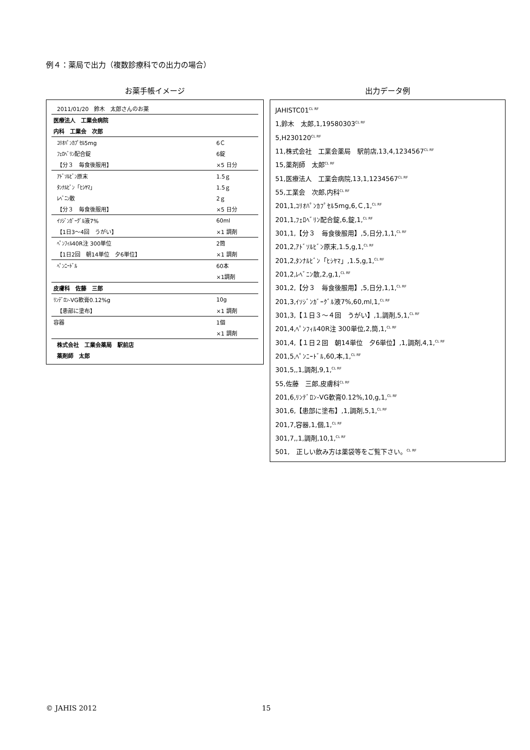例４：薬局で出力（複数診療科での出力の場合）
お薬手帳イメージ
| 2011/01/20 鈴木 太郎さんのお薬 | |
| 医療法人 工業会病院 | |
| 内科 工業会 次郎 | |
| ｺﾘｵﾊﾟﾝｶﾌﾟｾﾙ5mg | 6Ｃ |
| ﾌｪﾛﾍﾞﾘﾝ配合錠 | 6錠 |
| 【分３ 毎食後服用】 | ×5 日分 |
| ｱﾄﾞｿﾙﾋﾞﾝ原末 | 1.5ｇ |
| ﾀﾝﾅﾙﾋﾞﾝ「ﾋｼﾔﾏ」 | 1.5ｇ |
| ﾚﾍﾞﾆﾝ散 | 2ｇ |
| 【分３ 毎食後服用】 | ×5 日分 |
| ｲｿｼﾞﾝｶﾞｰｸﾞﾙ液7% | 60ml |
| 【1日3～4回 うがい】 | ×1 調剤 |
| ﾍﾟﾝﾌｨﾙ40R注 300単位 | 2筒 |
| 【1日2回 朝14単位 夕6単位】 | ×1 調剤 |
| ﾍﾟﾝﾆｰﾄﾞﾙ | 60本 |
| | ×1調剤 |
| 皮膚科 佐藤 三郎 | |
| ﾘﾝﾃﾞﾛﾝ-VG軟膏0.12%g | 10g |
| 【患部に塗布】 | ×1 調剤 |
| 容器 | 1個 |
| | ×1 調剤 |
| 株式会社 工業会薬局 駅前店 | |
| 薬剤師 太郎 | |
出力データ例
JAHISTC01<sup>CL RF</sup>
1,鈴木　太郎,1,19580303<sup>CL RF</sup>
5,H230120<sup>CL RF</sup>
11,株式会社　工業会薬局　駅前店,13,4,1234567<sup>CL RF</sup>
15,薬剤師　太郎<sup>CL RF</sup>
51,医療法人　工業会病院,13,1,1234567<sup>CL RF</sup>
55,工業会　次郎,内科<sup>CL RF</sup>
201,1,ｺﾘｵﾊﾟﾝｶﾌﾟｾﾙ5mg,6,Ｃ,1,<sup>CL RF</sup>
201,1,ﾌｪﾛﾍﾞﾘﾝ配合錠,6,錠,1,<sup>CL RF</sup>
301,1,【分３　毎食後服用】,5,日分,1,1,<sup>CL RF</sup>
201,2,ｱﾄﾞｿﾙﾋﾞﾝ原末,1.5,g,1,<sup>CL RF</sup>
201,2,ﾀﾝﾅﾙﾋﾞﾝ「ﾋｼﾔﾏ」,1.5,g,1,<sup>CL RF</sup>
201,2,ﾚﾍﾞﾆﾝ散,2,g,1,<sup>CL RF</sup>
301,2,【分３　毎食後服用】,5,日分,1,1,<sup>CL RF</sup>
201,3,ｲｿｼﾞﾝｶﾞｰｸﾞﾙ液7%,60,ml,1,<sup>CL RF</sup>
301,3,【１日３～４回　うがい】,1,調剤,5,1,<sup>CL RF</sup>
201,4,ﾍﾟﾝﾌｨﾙ40R注 300単位,2,筒,1,<sup>CL RF</sup>
301,4,【１日２回　朝14単位　夕6単位】,1,調剤,4,1,<sup>CL RF</sup>
201,5,ﾍﾟﾝﾆｰﾄﾞﾙ,60,本,1,<sup>CL RF</sup>
301,5,,1,調剤,9,1,<sup>CL RF</sup>
55,佐藤　三郎,皮膚科<sup>CL RF</sup>
201,6,ﾘﾝﾃﾞﾛﾝ-VG軟膏0.12%,10,g,1,<sup>CL RF</sup>
301,6,【患部に塗布】,1,調剤,5,1,<sup>CL RF</sup>
201,7,容器,1,個,1,<sup>CL RF</sup>
301,7,,1,調剤,10,1,<sup>CL RF</sup>
501,　正しい飲み方は薬袋等をご覧下さい。<sup>CL RF</sup>
© JAHIS 2012 15